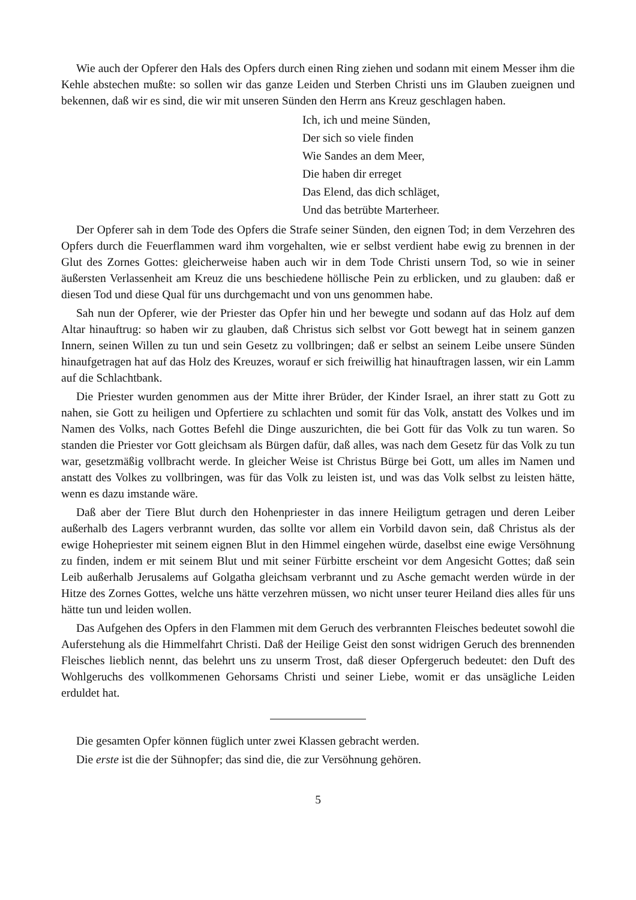Wie auch der Opferer den Hals des Opfers durch einen Ring ziehen und sodann mit einem Messer ihm die Kehle abstechen mußte: so sollen wir das ganze Leiden und Sterben Christi uns im Glauben zueignen und bekennen, daß wir es sind, die wir mit unseren Sünden den Herrn ans Kreuz geschlagen haben.
Ich, ich und meine Sünden,
Der sich so viele finden
Wie Sandes an dem Meer,
Die haben dir erreget
Das Elend, das dich schläget,
Und das betrübte Marterheer.
Der Opferer sah in dem Tode des Opfers die Strafe seiner Sünden, den eignen Tod; in dem Verzehren des Opfers durch die Feuerflammen ward ihm vorgehalten, wie er selbst verdient habe ewig zu brennen in der Glut des Zornes Gottes: gleicherweise haben auch wir in dem Tode Christi unsern Tod, so wie in seiner äußersten Verlassenheit am Kreuz die uns beschiedene höllische Pein zu erblicken, und zu glauben: daß er diesen Tod und diese Qual für uns durchgemacht und von uns genommen habe.
Sah nun der Opferer, wie der Priester das Opfer hin und her bewegte und sodann auf das Holz auf dem Altar hinauftrug: so haben wir zu glauben, daß Christus sich selbst vor Gott bewegt hat in seinem ganzen Innern, seinen Willen zu tun und sein Gesetz zu vollbringen; daß er selbst an seinem Leibe unsere Sünden hinaufgetragen hat auf das Holz des Kreuzes, worauf er sich freiwillig hat hinauftragen lassen, wir ein Lamm auf die Schlachtbank.
Die Priester wurden genommen aus der Mitte ihrer Brüder, der Kinder Israel, an ihrer statt zu Gott zu nahen, sie Gott zu heiligen und Opfertiere zu schlachten und somit für das Volk, anstatt des Volkes und im Namen des Volks, nach Gottes Befehl die Dinge auszurichten, die bei Gott für das Volk zu tun waren. So standen die Priester vor Gott gleichsam als Bürgen dafür, daß alles, was nach dem Gesetz für das Volk zu tun war, gesetzmäßig vollbracht werde. In gleicher Weise ist Christus Bürge bei Gott, um alles im Namen und anstatt des Volkes zu vollbringen, was für das Volk zu leisten ist, und was das Volk selbst zu leisten hätte, wenn es dazu imstande wäre.
Daß aber der Tiere Blut durch den Hohenpriester in das innere Heiligtum getragen und deren Leiber außerhalb des Lagers verbrannt wurden, das sollte vor allem ein Vorbild davon sein, daß Christus als der ewige Hohepriester mit seinem eignen Blut in den Himmel eingehen würde, daselbst eine ewige Versöhnung zu finden, indem er mit seinem Blut und mit seiner Fürbitte erscheint vor dem Angesicht Gottes; daß sein Leib außerhalb Jerusalems auf Golgatha gleichsam verbrannt und zu Asche gemacht werden würde in der Hitze des Zornes Gottes, welche uns hätte verzehren müssen, wo nicht unser teurer Heiland dies alles für uns hätte tun und leiden wollen.
Das Aufgehen des Opfers in den Flammen mit dem Geruch des verbrannten Fleisches bedeutet sowohl die Auferstehung als die Himmelfahrt Christi. Daß der Heilige Geist den sonst widrigen Geruch des brennenden Fleisches lieblich nennt, das belehrt uns zu unserm Trost, daß dieser Opfergeruch bedeutet: den Duft des Wohlgeruchs des vollkommenen Gehorsams Christi und seiner Liebe, womit er das unsägliche Leiden erduldet hat.
Die gesamten Opfer können füglich unter zwei Klassen gebracht werden.
Die erste ist die der Sühnopfer; das sind die, die zur Versöhnung gehören.
5